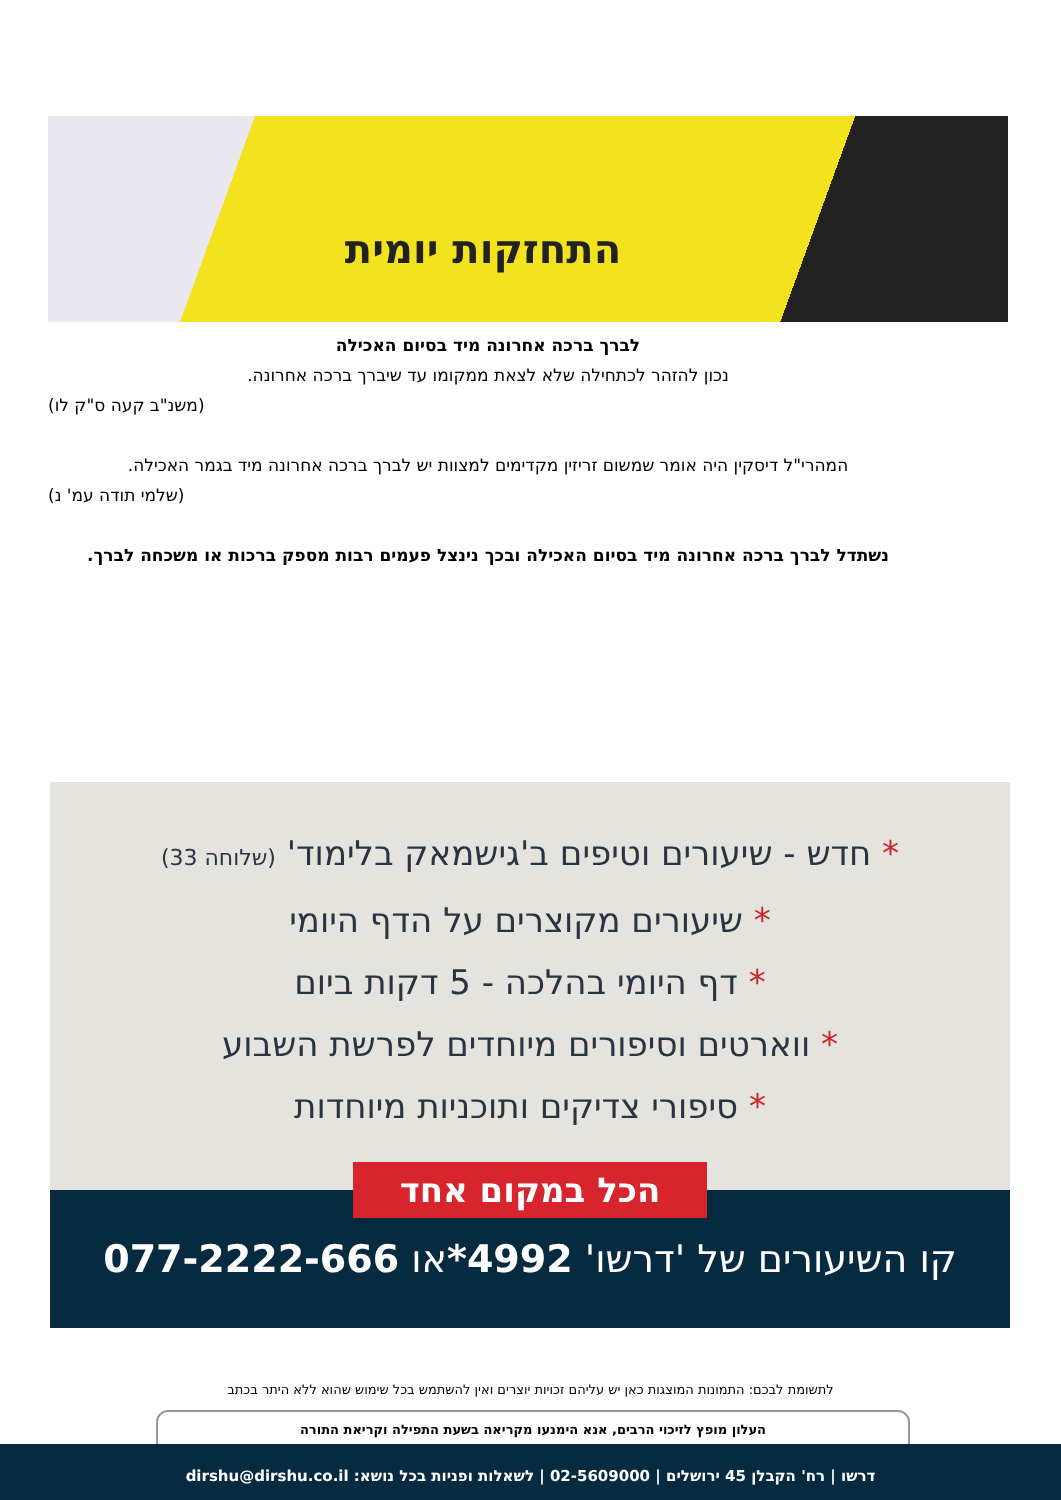התחזקות יומית
לברך ברכה אחרונה מיד בסיום האכילה
נכון להזהר לכתחילה שלא לצאת ממקומו עד שיברך ברכה אחרונה.
(משנ"ב קעה ס"ק לו)
המהרי"ל דיסקין היה אומר שמשום זריזין מקדימים למצוות יש לברך ברכה אחרונה מיד בגמר האכילה.
(שלמי תודה עמ' נ)
נשתדל לברך ברכה אחרונה מיד בסיום האכילה ובכך נינצל פעמים רבות מספק ברכות או משכחה לברך.
* חדש - שיעורים וטיפים ב'גישמאק בלימוד' (שלוחה 33)
* שיעורים מקוצרים על הדף היומי
* דף היומי בהלכה - 5 דקות ביום
* ווארטים וסיפורים מיוחדים לפרשת השבוע
* סיפורי צדיקים ותוכניות מיוחדות
קו השיעורים של 'דרשו' 4992*או 077-2222-666
הכל במקום אחד
לתשומת לבכם: התמונות המוצגות כאן יש עליהם זכויות יוצרים ואין להשתמש בכל שימוש שהוא ללא היתר בכתב
העלון מופץ לזיכוי הרבים, אנא הימנעו מקריאה בשעת התפילה וקריאת התורה
דרשו | רח' הקבלן 45 ירושלים | 02-5609000 | לשאלות ופניות בכל נושא: dirshu@dirshu.co.il